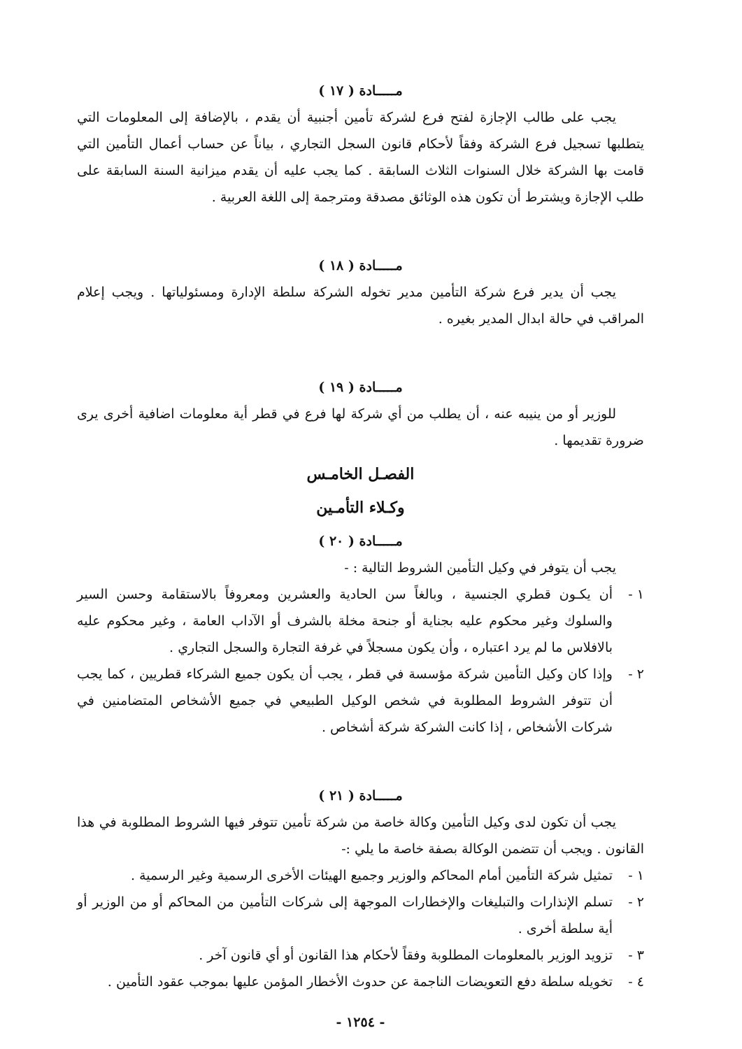مـــــادة ( ١٧ )
يجب على طالب الإجازة لفتح فرع لشركة تأمين أجنبية أن يقدم ، بالإضافة إلى المعلومات التي يتطلبها تسجيل فرع الشركة وفقاً لأحكام قانون السجل التجاري ، بياناً عن حساب أعمال التأمين التي قامت بها الشركة خلال السنوات الثلاث السابقة . كما يجب عليه أن يقدم ميزانية السنة السابقة على طلب الإجازة ويشترط أن تكون هذه الوثائق مصدقة ومترجمة إلى اللغة العربية .
مـــــادة ( ١٨ )
يجب أن يدير فرع شركة التأمين مدير تخوله الشركة سلطة الإدارة ومسئولياتها . ويجب إعلام المراقب في حالة ابدال المدير بغيره .
مـــــادة ( ١٩ )
للوزير أو من ينيبه عنه ، أن يطلب من أي شركة لها فرع في قطر أية معلومات اضافية أخرى يرى ضرورة تقديمها .
الفصـل الخامـس
وكـلاء التأمـين
مـــــادة ( ٢٠ )
يجب أن يتوفر في وكيل التأمين الشروط التالية : -
١ - أن يكـون قطري الجنسية ، وبالغاً سن الحادية والعشرين ومعروفاً بالاستقامة وحسن السير والسلوك وغير محكوم عليه بجناية أو جنحة مخلة بالشرف أو الآداب العامة ، وغير محكوم عليه بالافلاس ما لم يرد اعتباره ، وأن يكون مسجلاً في غرفة التجارة والسجل التجاري .
٢ - وإذا كان وكيل التأمين شركة مؤسسة في قطر ، يجب أن يكون جميع الشركاء قطريين ، كما يجب أن تتوفر الشروط المطلوبة في شخص الوكيل الطبيعي في جميع الأشخاص المتضامنين في شركات الأشخاص ، إذا كانت الشركة شركة أشخاص .
مـــــادة ( ٢١ )
يجب أن تكون لدى وكيل التأمين وكالة خاصة من شركة تأمين تتوفر فيها الشروط المطلوبة في هذا القانون . ويجب أن تتضمن الوكالة بصفة خاصة ما يلي :-
١ - تمثيل شركة التأمين أمام المحاكم والوزير وجميع الهيئات الأخرى الرسمية وغير الرسمية .
٢ - تسلم الإنذارات والتبليغات والإخطارات الموجهة إلى شركات التأمين من المحاكم أو من الوزير أو أية سلطة أخرى .
٣ - تزويد الوزير بالمعلومات المطلوبة وفقاً لأحكام هذا القانون أو أي قانون آخر .
٤ - تخويله سلطة دفع التعويضات الناجمة عن حدوث الأخطار المؤمن عليها بموجب عقود التأمين .
- ١٢٥٤ -